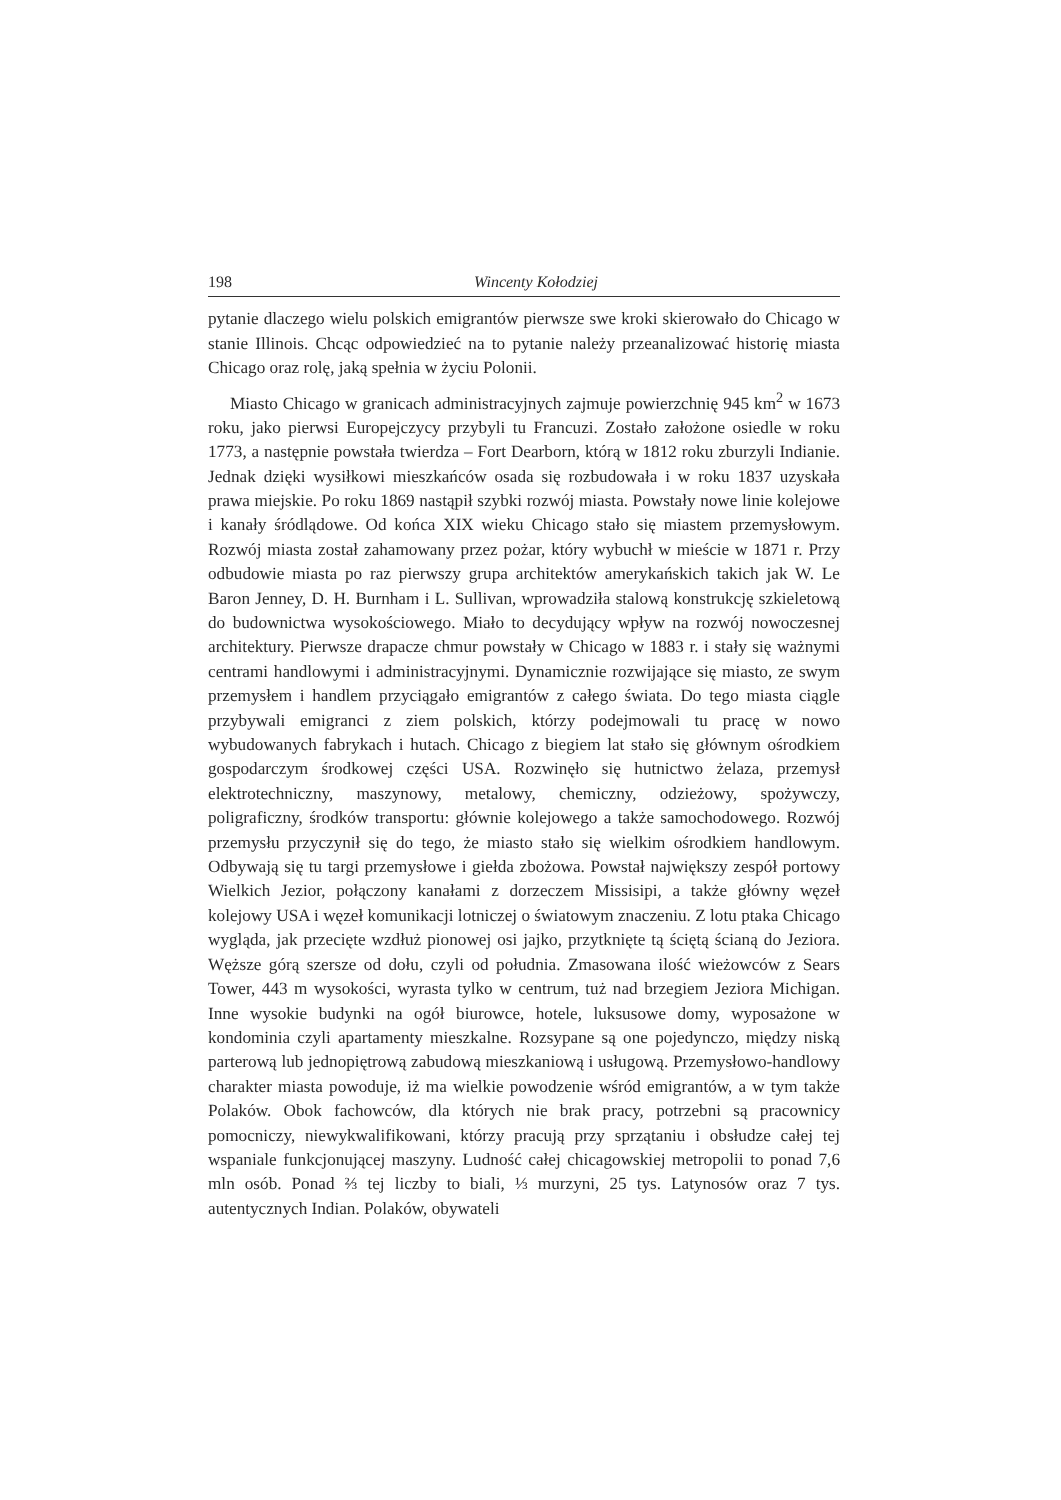198 Wincenty Kołodziej
pytanie dlaczego wielu polskich emigrantów pierwsze swe kroki skierowało do Chicago w stanie Illinois. Chcąc odpowiedzieć na to pytanie należy przeanalizować historię miasta Chicago oraz rolę, jaką spełnia w życiu Polonii.
Miasto Chicago w granicach administracyjnych zajmuje powierzchnię 945 km<sup>2</sup> w 1673 roku, jako pierwsi Europejczycy przybyli tu Francuzi. Zostało założone osiedle w roku 1773, a następnie powstała twierdza – Fort Dearborn, którą w 1812 roku zburzyli Indianie. Jednak dzięki wysiłkowi mieszkańców osada się rozbudowała i w roku 1837 uzyskała prawa miejskie. Po roku 1869 nastąpił szybki rozwój miasta. Powstały nowe linie kolejowe i kanały śródlądowe. Od końca XIX wieku Chicago stało się miastem przemysłowym. Rozwój miasta został zahamowany przez pożar, który wybuchł w mieście w 1871 r. Przy odbudowie miasta po raz pierwszy grupa architektów amerykańskich takich jak W. Le Baron Jenney, D. H. Burnham i L. Sullivan, wprowadziła stalową konstrukcję szkieletową do budownictwa wysokościowego. Miało to decydujący wpływ na rozwój nowoczesnej architektury. Pierwsze drapacze chmur powstały w Chicago w 1883 r. i stały się ważnymi centrami handlowymi i administracyjnymi. Dynamicznie rozwijające się miasto, ze swym przemysłem i handlem przyciągało emigrantów z całego świata. Do tego miasta ciągle przybywali emigranci z ziem polskich, którzy podejmowali tu pracę w nowo wybudowanych fabrykach i hutach. Chicago z biegiem lat stało się głównym ośrodkiem gospodarczym środkowej części USA. Rozwinęło się hutnictwo żelaza, przemysł elektrotechniczny, maszynowy, metalowy, chemiczny, odzieżowy, spożywczy, poligraficzny, środków transportu: głównie kolejowego a także samochodowego. Rozwój przemysłu przyczynił się do tego, że miasto stało się wielkim ośrodkiem handlowym. Odbywają się tu targi przemysłowe i giełda zbożowa. Powstał największy zespół portowy Wielkich Jezior, połączony kanałami z dorzeczem Missisipi, a także główny węzeł kolejowy USA i węzeł komunikacji lotniczej o światowym znaczeniu. Z lotu ptaka Chicago wygląda, jak przecięte wzdłuż pionowej osi jajko, przytknięte tą ściętą ścianą do Jeziora. Węższe górą szersze od dołu, czyli od południa. Zmasowana ilość wieżowców z Sears Tower, 443 m wysokości, wyrasta tylko w centrum, tuż nad brzegiem Jeziora Michigan. Inne wysokie budynki na ogół biurowce, hotele, luksusowe domy, wyposażone w kondominia czyli apartamenty mieszkalne. Rozsypane są one pojedynczo, między niską parterową lub jednopiętrową zabudową mieszkaniową i usługową. Przemysłowo-handlowy charakter miasta powoduje, iż ma wielkie powodzenie wśród emigrantów, a w tym także Polaków. Obok fachowców, dla których nie brak pracy, potrzebni są pracownicy pomocniczy, niewykwalifikowani, którzy pracują przy sprzątaniu i obsłudze całej tej wspaniale funkcjonującej maszyny. Ludność całej chicagowskiej metropolii to ponad 7,6 mln osób. Ponad ⅔ tej liczby to biali, ⅓ murzyni, 25 tys. Latynosów oraz 7 tys. autentycznych Indian. Polaków, obywateli